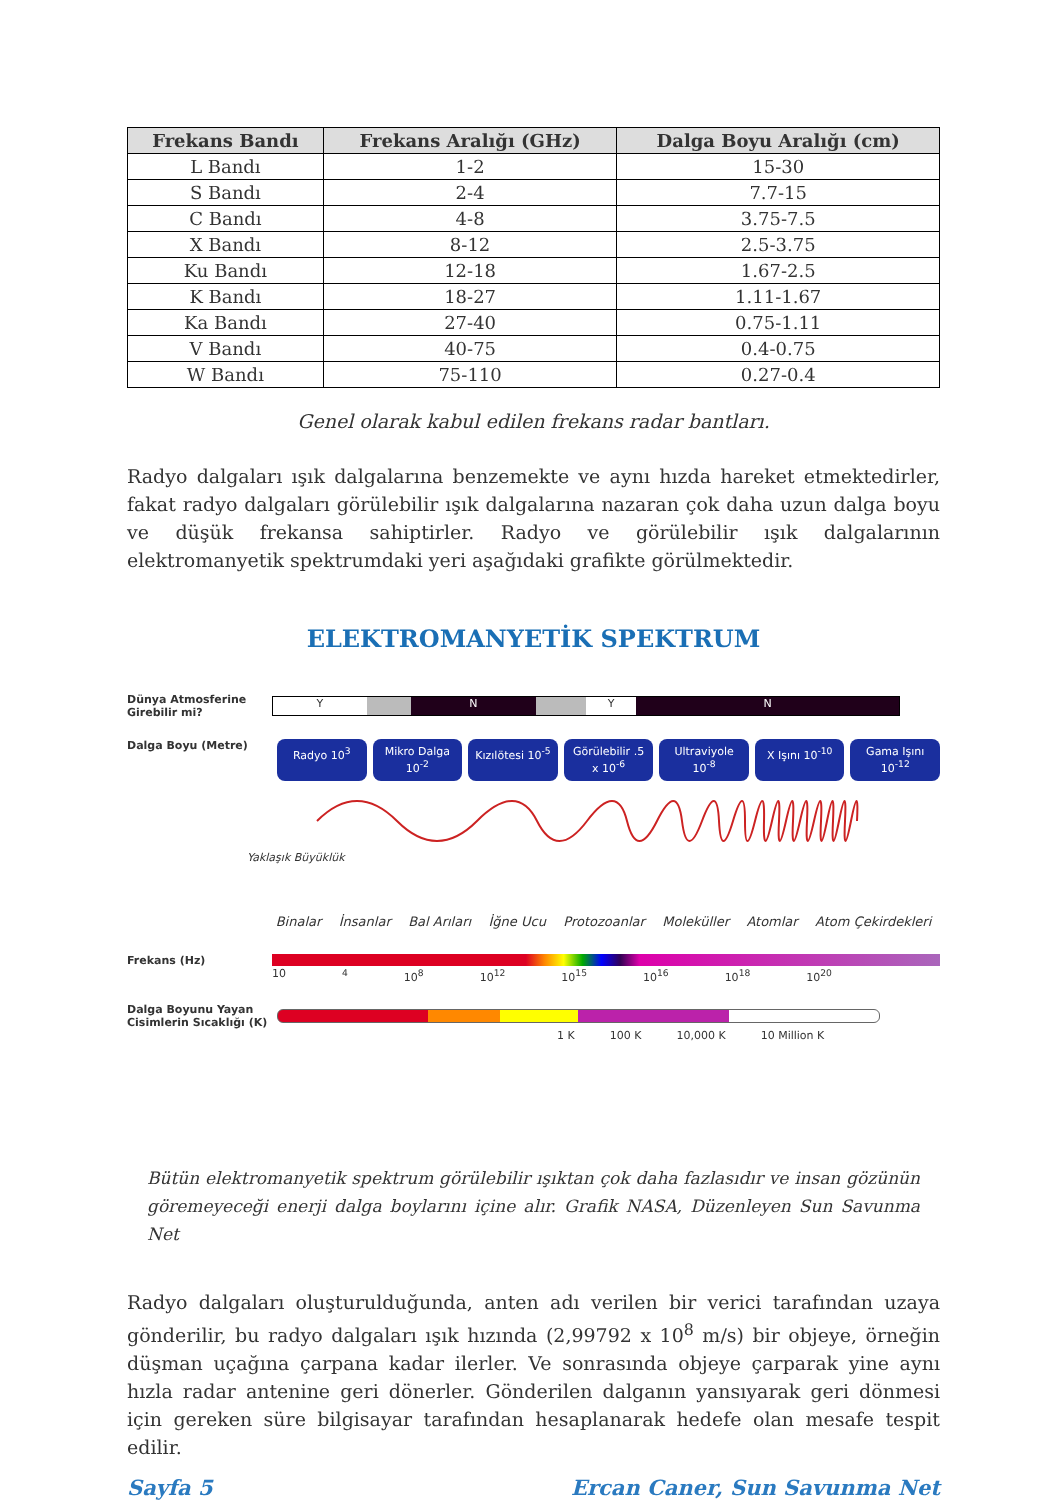| Frekans Bandı | Frekans Aralığı (GHz) | Dalga Boyu Aralığı (cm) |
| --- | --- | --- |
| L Bandı | 1-2 | 15-30 |
| S Bandı | 2-4 | 7.7-15 |
| C Bandı | 4-8 | 3.75-7.5 |
| X Bandı | 8-12 | 2.5-3.75 |
| Ku Bandı | 12-18 | 1.67-2.5 |
| K Bandı | 18-27 | 1.11-1.67 |
| Ka Bandı | 27-40 | 0.75-1.11 |
| V Bandı | 40-75 | 0.4-0.75 |
| W Bandı | 75-110 | 0.27-0.4 |
Genel olarak kabul edilen frekans radar bantları.
Radyo dalgaları ışık dalgalarına benzemekte ve aynı hızda hareket etmektedirler, fakat radyo dalgaları görülebilir ışık dalgalarına nazaran çok daha uzun dalga boyu ve düşük frekansa sahiptirler. Radyo ve görülebilir ışık dalgalarının elektromanyetik spektrumdaki yeri aşağıdaki grafikte görülmektedir.
ELEKTROMANYETİK SPEKTRUM
Dünya Atmosferine Girebilir mi?
Y N YN
Dalga Boyu (Metre)
Radyo 10<sup>3</sup> Mikro Dalga 10<sup>-2</sup> Kızılötesi 10<sup>-5</sup> Görülebilir .5 x 10<sup>-6</sup> Ultraviyole 10<sup>-8</sup> X Işını 10<sup>-10</sup> Gama Işını 10<sup>-12</sup>
Yaklaşık Büyüklük
Binalar İnsanlar Bal Arıları İğne Ucu Protozoanlar Moleküller Atomlar Atom Çekirdekleri
Frekans (Hz)
10<sup>4</sup> 10<sup>8</sup> 10<sup>12</sup> 10<sup>15</sup> 10<sup>16</sup> 10<sup>18</sup> 10<sup>20</sup>
Dalga Boyunu Yayan Cisimlerin Sıcaklığı (K)
1 K 100 K 10,000 K 10 Million K
Bütün elektromanyetik spektrum görülebilir ışıktan çok daha fazlasıdır ve insan gözünün göremeyeceği enerji dalga boylarını içine alır. Grafik NASA, Düzenleyen Sun Savunma Net
Radyo dalgaları oluşturulduğunda, anten adı verilen bir verici tarafından uzaya gönderilir, bu radyo dalgaları ışık hızında (2,99792 x 10<sup>8</sup> m/s) bir objeye, örneğin düşman uçağına çarpana kadar ilerler. Ve sonrasında objeye çarparak yine aynı hızla radar antenine geri dönerler. Gönderilen dalganın yansıyarak geri dönmesi için gereken süre bilgisayar tarafından hesaplanarak hedefe olan mesafe tespit edilir.
Sayfa 5 Ercan Caner, Sun Savunma Net